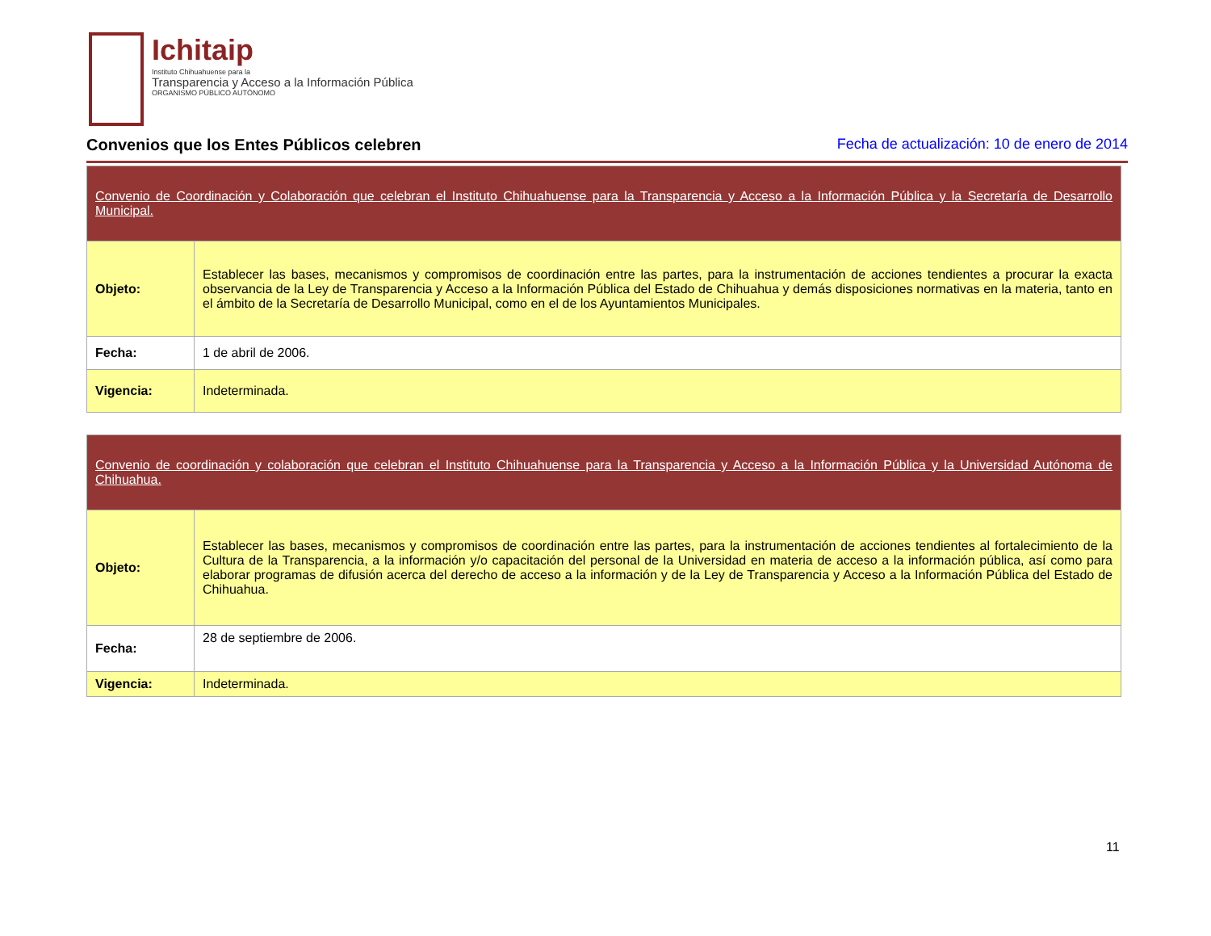Ichitaip
Instituto Chihuahuense para la
Transparencia y Acceso a la Información Pública
ORGANISMO PÚBLICO AUTÓNOMO
Convenios que los Entes Públicos celebren
Fecha de actualización: 10 de enero de 2014
| Convenio de Coordinación y Colaboración que celebran el Instituto Chihuahuense para la Transparencia y Acceso a la Información Pública y la Secretaría de Desarrollo Municipal. | |
| Objeto: | Establecer las bases, mecanismos y compromisos de coordinación entre las partes, para la instrumentación de acciones tendientes a procurar la exacta observancia de la Ley de Transparencia y Acceso a la Información Pública del Estado de Chihuahua y demás disposiciones normativas en la materia, tanto en el ámbito de la Secretaría de Desarrollo Municipal, como en el de los Ayuntamientos Municipales. |
| Fecha: | 1 de abril de 2006. |
| Vigencia: | Indeterminada. |
| Convenio de coordinación y colaboración que celebran el Instituto Chihuahuense para la Transparencia y Acceso a la Información Pública y la Universidad Autónoma de Chihuahua. | |
| Objeto: | Establecer las bases, mecanismos y compromisos de coordinación entre las partes, para la instrumentación de acciones tendientes al fortalecimiento de la Cultura de la Transparencia, a la información y/o capacitación del personal de la Universidad en materia de acceso a la información pública, así como para elaborar programas de difusión acerca del derecho de acceso a la información y de la Ley de Transparencia y Acceso a la Información Pública del Estado de Chihuahua. |
| Fecha: | 28 de septiembre de 2006. |
| Vigencia: | Indeterminada. |
11